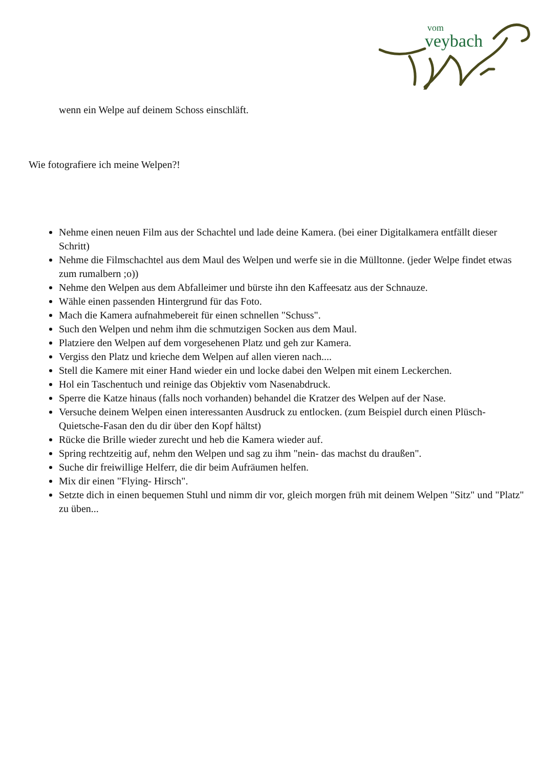vom
veybach
wenn ein Welpe auf deinem Schoss einschläft.
Wie fotografiere ich meine Welpen?!
Nehme einen neuen Film aus der Schachtel und lade deine Kamera. (bei einer Digitalkamera entfällt dieser Schritt)
Nehme die Filmschachtel aus dem Maul des Welpen und werfe sie in die Mülltonne. (jeder Welpe findet etwas zum rumalbern ;o))
Nehme den Welpen aus dem Abfalleimer und bürste ihn den Kaffeesatz aus der Schnauze.
Wähle einen passenden Hintergrund für das Foto.
Mach die Kamera aufnahmebereit für einen schnellen "Schuss".
Such den Welpen und nehm ihm die schmutzigen Socken aus dem Maul.
Platziere den Welpen auf dem vorgesehenen Platz und geh zur Kamera.
Vergiss den Platz und krieche dem Welpen auf allen vieren nach....
Stell die Kamere mit einer Hand wieder ein und locke dabei den Welpen mit einem Leckerchen.
Hol ein Taschentuch und reinige das Objektiv vom Nasenabdruck.
Sperre die Katze hinaus (falls noch vorhanden) behandel die Kratzer des Welpen auf der Nase.
Versuche deinem Welpen einen interessanten Ausdruck zu entlocken. (zum Beispiel durch einen Plüsch-Quietsche-Fasan den du dir über den Kopf hältst)
Rücke die Brille wieder zurecht und heb die Kamera wieder auf.
Spring rechtzeitig auf, nehm den Welpen und sag zu ihm "nein- das machst du draußen".
Suche dir freiwillige Helferr, die dir beim Aufräumen helfen.
Mix dir einen "Flying- Hirsch".
Setzte dich in einen bequemen Stuhl und nimm dir vor, gleich morgen früh mit deinem Welpen "Sitz" und "Platz" zu üben...